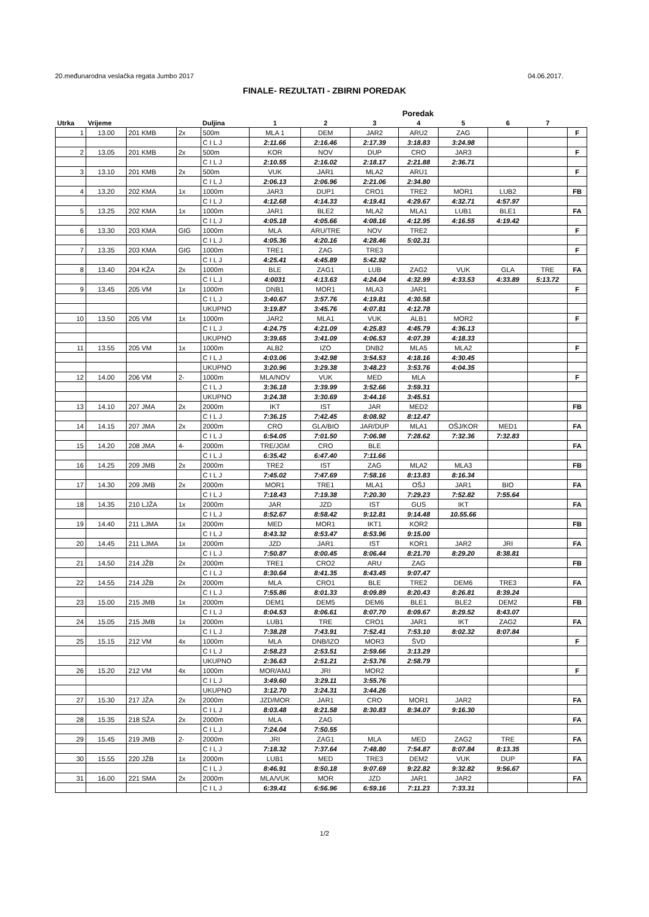20.međunarodna veslačka regata Jumbo 2017 04.06.2017.
FINALE- REZULTATI - ZBIRNI POREDAK
| | | | | | Poredak | | | | | | | |
| --- | --- | --- | --- | --- | --- | --- | --- | --- | --- | --- | --- | --- |
| Utrka | Vrijeme | | | Duljina | 1 | 2 | 3 | 4 | 5 | 6 | 7 | |
| 1 | 13.00 | 201 KMB | 2x | 500m | MLA 1 | DEM | JAR2 | ARU2 | ZAG | | | F |
| | | | | C I L J | 2:11.66 | 2:16.46 | 2:17.39 | 3:18.83 | 3:24.98 | | | |
| 2 | 13.05 | 201 KMB | 2x | 500m | KOR | NOV | DUP | CRO | JAR3 | | | F |
| | | | | C I L J | 2:10.55 | 2:16.02 | 2:18.17 | 2:21.88 | 2:36.71 | | | |
| 3 | 13.10 | 201 KMB | 2x | 500m | VUK | JAR1 | MLA2 | ARU1 | | | | F |
| | | | | C I L J | 2:06.13 | 2:06.96 | 2:21.06 | 2:34.80 | | | | |
| 4 | 13.20 | 202 KMA | 1x | 1000m | JAR3 | DUP1 | CRO1 | TRE2 | MOR1 | LUB2 | | FB |
| | | | | C I L J | 4:12.68 | 4:14.33 | 4:19.41 | 4:29.67 | 4:32.71 | 4:57.97 | | |
| 5 | 13.25 | 202 KMA | 1x | 1000m | JAR1 | BLE2 | MLA2 | MLA1 | LUB1 | BLE1 | | FA |
| | | | | C I L J | 4:05.18 | 4:05.66 | 4:08.16 | 4:12.95 | 4:16.55 | 4:19.42 | | |
| 6 | 13.30 | 203 KMA | GIG | 1000m | MLA | ARU/TRE | NOV | TRE2 | | | | F |
| | | | | C I L J | 4:05.36 | 4:20.16 | 4:28.46 | 5:02.31 | | | | |
| 7 | 13.35 | 203 KMA | GIG | 1000m | TRE1 | ZAG | TRE3 | | | | | F |
| | | | | C I L J | 4:25.41 | 4:45.89 | 5:42.92 | | | | | |
| 8 | 13.40 | 204 KŽA | 2x | 1000m | BLE | ZAG1 | LUB | ZAG2 | VUK | GLA | TRE | FA |
| | | | | C I L J | 4:0031 | 4:13.63 | 4:24.04 | 4:32.99 | 4:33.53 | 4:33.89 | 5:13.72 | |
| 9 | 13.45 | 205 VM | 1x | 1000m | DNB1 | MOR1 | MLA3 | JAR1 | | | | F |
| | | | | C I L J | 3:40.67 | 3:57.76 | 4:19.81 | 4:30.58 | | | | |
| | | | | UKUPNO | 3:19.87 | 3:45.76 | 4:07.81 | 4:12.78 | | | | |
| 10 | 13.50 | 205 VM | 1x | 1000m | JAR2 | MLA1 | VUK | ALB1 | MOR2 | | | F |
| | | | | C I L J | 4:24.75 | 4:21.09 | 4:25.83 | 4:45.79 | 4:36.13 | | | |
| | | | | UKUPNO | 3:39.65 | 3:41.09 | 4:06.53 | 4:07.39 | 4:18.33 | | | |
| 11 | 13.55 | 205 VM | 1x | 1000m | ALB2 | IZO | DNB2 | MLA5 | MLA2 | | | F |
| | | | | C I L J | 4:03.06 | 3:42.98 | 3:54.53 | 4:18.16 | 4:30.45 | | | |
| | | | | UKUPNO | 3:20.96 | 3:29.38 | 3:48.23 | 3:53.76 | 4:04.35 | | | |
| 12 | 14.00 | 206 VM | 2- | 1000m | MLA/NOV | VUK | MED | MLA | | | | F |
| | | | | C I L J | 3:36.18 | 3:39.99 | 3:52.66 | 3:59.31 | | | | |
| | | | | UKUPNO | 3:24.38 | 3:30.69 | 3:44.16 | 3:45.51 | | | | |
| 13 | 14.10 | 207 JMA | 2x | 2000m | IKT | IST | JAR | MED2 | | | | FB |
| | | | | C I L J | 7:36.15 | 7:42.45 | 8:08.92 | 8:12.47 | | | | |
| 14 | 14.15 | 207 JMA | 2x | 2000m | CRO | GLA/BIO | JAR/DUP | MLA1 | OŠJ/KOR | MED1 | | FA |
| | | | | C I L J | 6:54.05 | 7:01.50 | 7:06.98 | 7:28.62 | 7:32.36 | 7:32.83 | | |
| 15 | 14.20 | 208 JMA | 4- | 2000m | TRE/JGM | CRO | BLE | | | | | FA |
| | | | | C I L J | 6:35.42 | 6:47.40 | 7:11.66 | | | | | |
| 16 | 14.25 | 209 JMB | 2x | 2000m | TRE2 | IST | ZAG | MLA2 | MLA3 | | | FB |
| | | | | C I L J | 7:45.02 | 7:47.69 | 7:58.16 | 8:13.83 | 8:16.34 | | | |
| 17 | 14.30 | 209 JMB | 2x | 2000m | MOR1 | TRE1 | MLA1 | OŠJ | JAR1 | BIO | | FA |
| | | | | C I L J | 7:18.43 | 7:19.38 | 7:20.30 | 7:29.23 | 7:52.82 | 7:55.64 | | |
| 18 | 14.35 | 210 LJŽA | 1x | 2000m | JAR | JZD | IST | GUS | IKT | | | FA |
| | | | | C I L J | 8:52.67 | 8:58.42 | 9:12.81 | 9:14.48 | 10.55.66 | | | |
| 19 | 14.40 | 211 LJMA | 1x | 2000m | MED | MOR1 | IKT1 | KOR2 | | | | FB |
| | | | | C I L J | 8:43.32 | 8:53.47 | 8:53.96 | 9:15.00 | | | | |
| 20 | 14.45 | 211 LJMA | 1x | 2000m | JZD | JAR1 | IST | KOR1 | JAR2 | JRI | | FA |
| | | | | C I L J | 7:50.87 | 8:00.45 | 8:06.44 | 8:21.70 | 8:29.20 | 8:38.81 | | |
| 21 | 14.50 | 214 JŽB | 2x | 2000m | TRE1 | CRO2 | ARU | ZAG | | | | FB |
| | | | | C I L J | 8:30.64 | 8:41.35 | 8:43.45 | 9:07.47 | | | | |
| 22 | 14.55 | 214 JŽB | 2x | 2000m | MLA | CRO1 | BLE | TRE2 | DEM6 | TRE3 | | FA |
| | | | | C I L J | 7:55.86 | 8:01.33 | 8:09.89 | 8:20.43 | 8:26.81 | 8:39.24 | | |
| 23 | 15.00 | 215 JMB | 1x | 2000m | DEM1 | DEM5 | DEM6 | BLE1 | BLE2 | DEM2 | | FB |
| | | | | C I L J | 8:04.53 | 8:06.61 | 8:07.70 | 8:09.67 | 8:29.52 | 8:43.07 | | |
| 24 | 15.05 | 215 JMB | 1x | 2000m | LUB1 | TRE | CRO1 | JAR1 | IKT | ZAG2 | | FA |
| | | | | C I L J | 7:38.28 | 7:43.91 | 7:52.41 | 7:53.10 | 8:02.32 | 8:07.84 | | |
| 25 | 15.15 | 212 VM | 4x | 1000m | MLA | DNB/IZO | MOR3 | ŠVD | | | | F |
| | | | | C I L J | 2:58.23 | 2:53.51 | 2:59.66 | 3:13.29 | | | | |
| | | | | UKUPNO | 2:36.63 | 2:51.21 | 2:53.76 | 2:58.79 | | | | |
| 26 | 15.20 | 212 VM | 4x | 1000m | MOR/AMJ | JRI | MOR2 | | | | | F |
| | | | | C I L J | 3:49.60 | 3:29.11 | 3:55.76 | | | | | |
| | | | | UKUPNO | 3:12.70 | 3:24.31 | 3:44.26 | | | | | |
| 27 | 15.30 | 217 JŽA | 2x | 2000m | JZD/MOR | JAR1 | CRO | MOR1 | JAR2 | | | FA |
| | | | | C I L J | 8:03.48 | 8:21.58 | 8:30.83 | 8:34.07 | 9:16.30 | | | |
| 28 | 15.35 | 218 SŽA | 2x | 2000m | MLA | ZAG | | | | | | FA |
| | | | | C I L J | 7:24.04 | 7:50.55 | | | | | | |
| 29 | 15.45 | 219 JMB | 2- | 2000m | JRI | ZAG1 | MLA | MED | ZAG2 | TRE | | FA |
| | | | | C I L J | 7:18.32 | 7:37.64 | 7:48.80 | 7:54.87 | 8:07.84 | 8:13.35 | | |
| 30 | 15.55 | 220 JŽB | 1x | 2000m | LUB1 | MED | TRE3 | DEM2 | VUK | DUP | | FA |
| | | | | C I L J | 8:46.91 | 8:50.18 | 9:07.69 | 9:22.82 | 9:32.82 | 9:56.67 | | |
| 31 | 16.00 | 221 SMA | 2x | 2000m | MLA/VUK | MOR | JZD | JAR1 | JAR2 | | | FA |
| | | | | C I L J | 6:39.41 | 6:56.96 | 6:59.16 | 7:11.23 | 7:33.31 | | | |
1/2